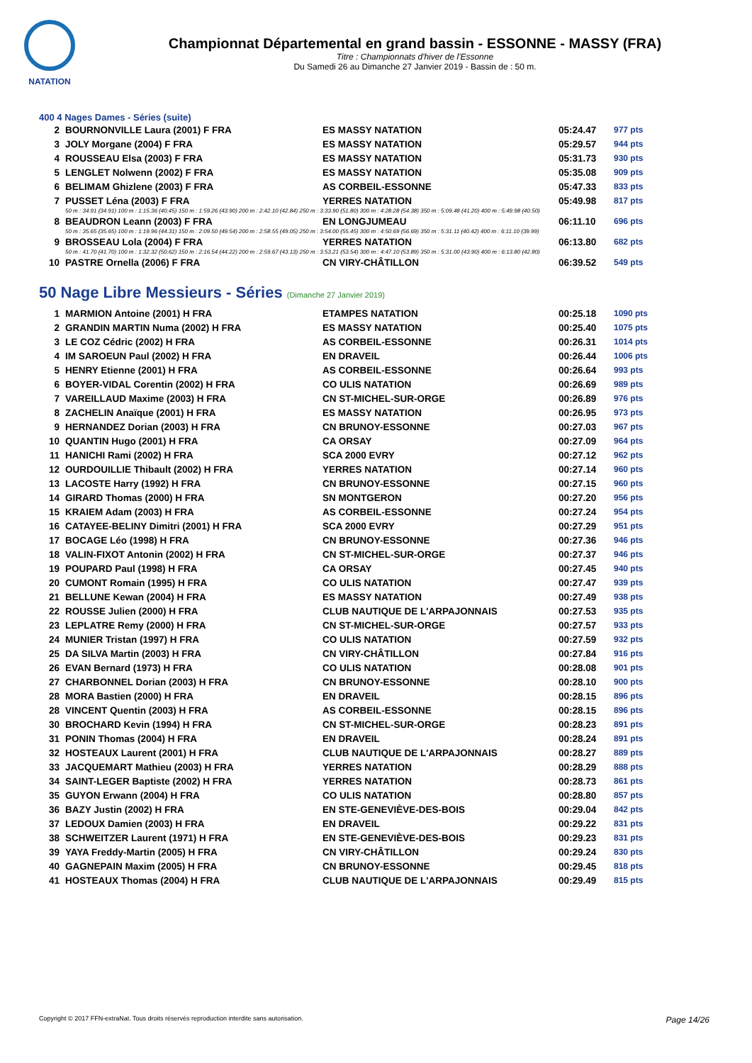NATATION
Championnat Départemental en grand bassin - ESSONNE - MASSY (FRA)
Titre : Championnats d'hiver de l'Essonne
Du Samedi 26 au Dimanche 27 Janvier 2019 - Bassin de : 50 m.
400 4 Nages Dames - Séries (suite)
| 2 | BOURNONVILLE Laura (2001) F FRA | ES MASSY NATATION | 05:24.47 | 977 pts |
| 3 | JOLY Morgane (2004) F FRA | ES MASSY NATATION | 05:29.57 | 944 pts |
| 4 | ROUSSEAU Elsa (2003) F FRA | ES MASSY NATATION | 05:31.73 | 930 pts |
| 5 | LENGLET Nolwenn (2002) F FRA | ES MASSY NATATION | 05:35.08 | 909 pts |
| 6 | BELIMAM Ghizlene (2003) F FRA | AS CORBEIL-ESSONNE | 05:47.33 | 833 pts |
| 7 | PUSSET Léna (2003) F FRA | YERRES NATATION | 05:49.98 | 817 pts |
| | 50 m : 34.91 (34.91) 100 m : 1:15.36 (40.45) 150 m : 1:59.26 (43.90) 200 m : 2:42.10 (42.84) 250 m : 3:33.90 (51.80) 300 m : 4:28.28 (54.38) 350 m : 5:09.48 (41.20) 400 m : 5:49.98 (40.50) | | | |
| 8 | BEAUDRON Leann (2003) F FRA | EN LONGJUMEAU | 06:11.10 | 696 pts |
| | 50 m : 35.65 (35.65) 100 m : 1:19.96 (44.31) 150 m : 2:09.50 (49.54) 200 m : 2:58.55 (49.05) 250 m : 3:54.00 (55.45) 300 m : 4:50.69 (56.69) 350 m : 5:31.11 (40.42) 400 m : 6:11.10 (39.99) | | | |
| 9 | BROSSEAU Lola (2004) F FRA | YERRES NATATION | 06:13.80 | 682 pts |
| | 50 m : 41.70 (41.70) 100 m : 1:32.32 (50.62) 150 m : 2:16.54 (44.22) 200 m : 2:59.67 (43.13) 250 m : 3:53.21 (53.54) 300 m : 4:47.10 (53.89) 350 m : 5:31.00 (43.90) 400 m : 6:13.80 (42.80) | | | |
| 10 | PASTRE Ornella (2006) F FRA | CN VIRY-CHÂTILLON | 06:39.52 | 549 pts |
50 Nage Libre Messieurs - Séries (Dimanche 27 Janvier 2019)
| 1 | MARMION Antoine (2001) H FRA | ETAMPES NATATION | 00:25.18 | 1090 pts |
| 2 | GRANDIN MARTIN Numa (2002) H FRA | ES MASSY NATATION | 00:25.40 | 1075 pts |
| 3 | LE COZ Cédric (2002) H FRA | AS CORBEIL-ESSONNE | 00:26.31 | 1014 pts |
| 4 | IM SAROEUN Paul (2002) H FRA | EN DRAVEIL | 00:26.44 | 1006 pts |
| 5 | HENRY Etienne (2001) H FRA | AS CORBEIL-ESSONNE | 00:26.64 | 993 pts |
| 6 | BOYER-VIDAL Corentin (2002) H FRA | CO ULIS NATATION | 00:26.69 | 989 pts |
| 7 | VAREILLAUD Maxime (2003) H FRA | CN ST-MICHEL-SUR-ORGE | 00:26.89 | 976 pts |
| 8 | ZACHELIN Anaïque (2001) H FRA | ES MASSY NATATION | 00:26.95 | 973 pts |
| 9 | HERNANDEZ Dorian (2003) H FRA | CN BRUNOY-ESSONNE | 00:27.03 | 967 pts |
| 10 | QUANTIN Hugo (2001) H FRA | CA ORSAY | 00:27.09 | 964 pts |
| 11 | HANICHI Rami (2002) H FRA | SCA 2000 EVRY | 00:27.12 | 962 pts |
| 12 | OURDOUILLIE Thibault (2002) H FRA | YERRES NATATION | 00:27.14 | 960 pts |
| 13 | LACOSTE Harry (1992) H FRA | CN BRUNOY-ESSONNE | 00:27.15 | 960 pts |
| 14 | GIRARD Thomas (2000) H FRA | SN MONTGERON | 00:27.20 | 956 pts |
| 15 | KRAIEM Adam (2003) H FRA | AS CORBEIL-ESSONNE | 00:27.24 | 954 pts |
| 16 | CATAYEE-BELINY Dimitri (2001) H FRA | SCA 2000 EVRY | 00:27.29 | 951 pts |
| 17 | BOCAGE Léo (1998) H FRA | CN BRUNOY-ESSONNE | 00:27.36 | 946 pts |
| 18 | VALIN-FIXOT Antonin (2002) H FRA | CN ST-MICHEL-SUR-ORGE | 00:27.37 | 946 pts |
| 19 | POUPARD Paul (1998) H FRA | CA ORSAY | 00:27.45 | 940 pts |
| 20 | CUMONT Romain (1995) H FRA | CO ULIS NATATION | 00:27.47 | 939 pts |
| 21 | BELLUNE Kewan (2004) H FRA | ES MASSY NATATION | 00:27.49 | 938 pts |
| 22 | ROUSSE Julien (2000) H FRA | CLUB NAUTIQUE DE L'ARPAJONNAIS | 00:27.53 | 935 pts |
| 23 | LEPLATRE Remy (2000) H FRA | CN ST-MICHEL-SUR-ORGE | 00:27.57 | 933 pts |
| 24 | MUNIER Tristan (1997) H FRA | CO ULIS NATATION | 00:27.59 | 932 pts |
| 25 | DA SILVA Martin (2003) H FRA | CN VIRY-CHÂTILLON | 00:27.84 | 916 pts |
| 26 | EVAN Bernard (1973) H FRA | CO ULIS NATATION | 00:28.08 | 901 pts |
| 27 | CHARBONNEL Dorian (2003) H FRA | CN BRUNOY-ESSONNE | 00:28.10 | 900 pts |
| 28 | MORA Bastien (2000) H FRA | EN DRAVEIL | 00:28.15 | 896 pts |
| 28 | VINCENT Quentin (2003) H FRA | AS CORBEIL-ESSONNE | 00:28.15 | 896 pts |
| 30 | BROCHARD Kevin (1994) H FRA | CN ST-MICHEL-SUR-ORGE | 00:28.23 | 891 pts |
| 31 | PONIN Thomas (2004) H FRA | EN DRAVEIL | 00:28.24 | 891 pts |
| 32 | HOSTEAUX Laurent (2001) H FRA | CLUB NAUTIQUE DE L'ARPAJONNAIS | 00:28.27 | 889 pts |
| 33 | JACQUEMART Mathieu (2003) H FRA | YERRES NATATION | 00:28.29 | 888 pts |
| 34 | SAINT-LEGER Baptiste (2002) H FRA | YERRES NATATION | 00:28.73 | 861 pts |
| 35 | GUYON Erwann (2004) H FRA | CO ULIS NATATION | 00:28.80 | 857 pts |
| 36 | BAZY Justin (2002) H FRA | EN STE-GENEVIÈVE-DES-BOIS | 00:29.04 | 842 pts |
| 37 | LEDOUX Damien (2003) H FRA | EN DRAVEIL | 00:29.22 | 831 pts |
| 38 | SCHWEITZER Laurent (1971) H FRA | EN STE-GENEVIÈVE-DES-BOIS | 00:29.23 | 831 pts |
| 39 | YAYA Freddy-Martin (2005) H FRA | CN VIRY-CHÂTILLON | 00:29.24 | 830 pts |
| 40 | GAGNEPAIN Maxim (2005) H FRA | CN BRUNOY-ESSONNE | 00:29.45 | 818 pts |
| 41 | HOSTEAUX Thomas (2004) H FRA | CLUB NAUTIQUE DE L'ARPAJONNAIS | 00:29.49 | 815 pts |
Copyright © 2017 FFN-extraNat. Tous droits réservés reproduction interdite sans autorisation. Page 14/26